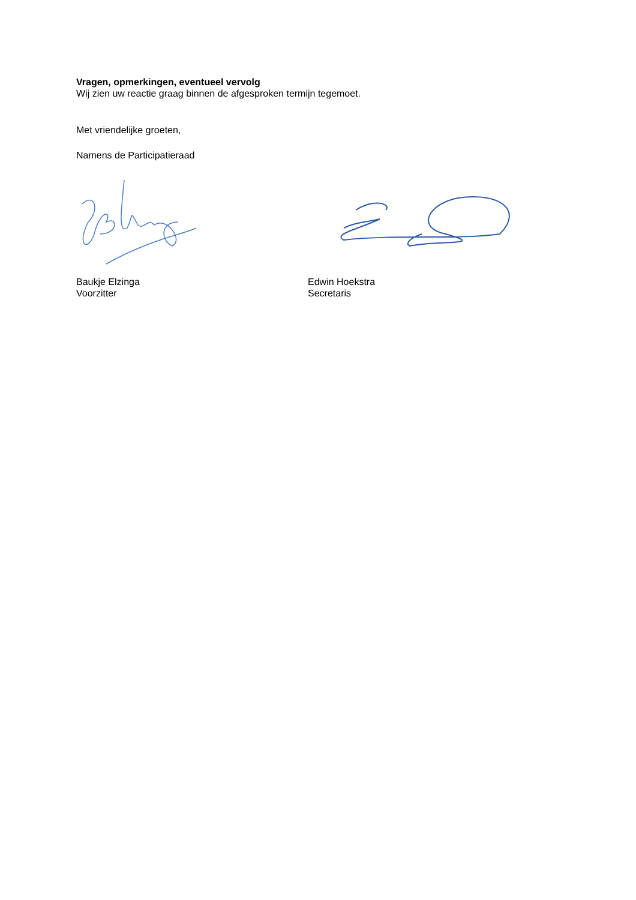Vragen, opmerkingen, eventueel vervolg
Wij zien uw reactie graag binnen de afgesproken termijn tegemoet.
Met vriendelijke groeten,
Namens de Participatieraad
Baukje Elzinga
Voorzitter
Edwin Hoekstra
Secretaris